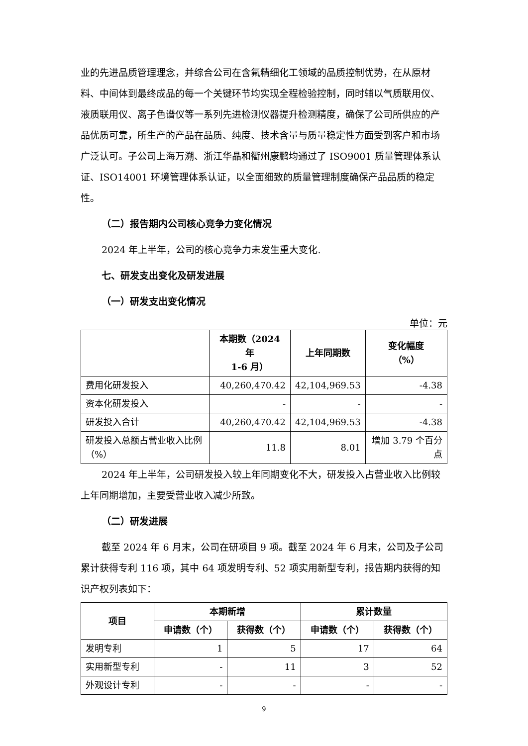业的先进品质管理理念，并综合公司在含氟精细化工领域的品质控制优势，在从原材料、中间体到最终成品的每一个关键环节均实现全程检验控制，同时辅以气质联用仪、液质联用仪、离子色谱仪等一系列先进检测仪器提升检测精度，确保了公司所供应的产品优质可靠，所生产的产品在品质、纯度、技术含量与质量稳定性方面受到客户和市场广泛认可。子公司上海万溯、浙江华晶和衢州康鹏均通过了 ISO9001 质量管理体系认证、ISO14001 环境管理体系认证，以全面细致的质量管理制度确保产品品质的稳定性。
（二）报告期内公司核心竞争力变化情况
2024 年上半年，公司的核心竞争力未发生重大变化.
七、研发支出变化及研发进展
（一）研发支出变化情况
单位：元
| | 本期数（2024 年 1-6 月） | 上年同期数 | 变化幅度 （%） |
| --- | --- | --- | --- |
| 费用化研发投入 | 40,260,470.42 | 42,104,969.53 | -4.38 |
| 资本化研发投入 | - | - | - |
| 研发投入合计 | 40,260,470.42 | 42,104,969.53 | -4.38 |
| 研发投入总额占营业收入比例（%） | 11.8 | 8.01 | 增加 3.79 个百分点 |
2024 年上半年，公司研发投入较上年同期变化不大，研发投入占营业收入比例较上年同期增加，主要受营业收入减少所致。
（二）研发进展
截至 2024 年 6 月末，公司在研项目 9 项。截至 2024 年 6 月末，公司及子公司累计获得专利 116 项，其中 64 项发明专利、52 项实用新型专利，报告期内获得的知识产权列表如下：
| 项目 | 本期新增 | | 累计数量 | |
| --- | --- | --- | --- | --- |
| | 申请数（个） | 获得数（个） | 申请数（个） | 获得数（个） |
| 发明专利 | 1 | 5 | 17 | 64 |
| 实用新型专利 | - | 11 | 3 | 52 |
| 外观设计专利 | - | - | - | - |
9